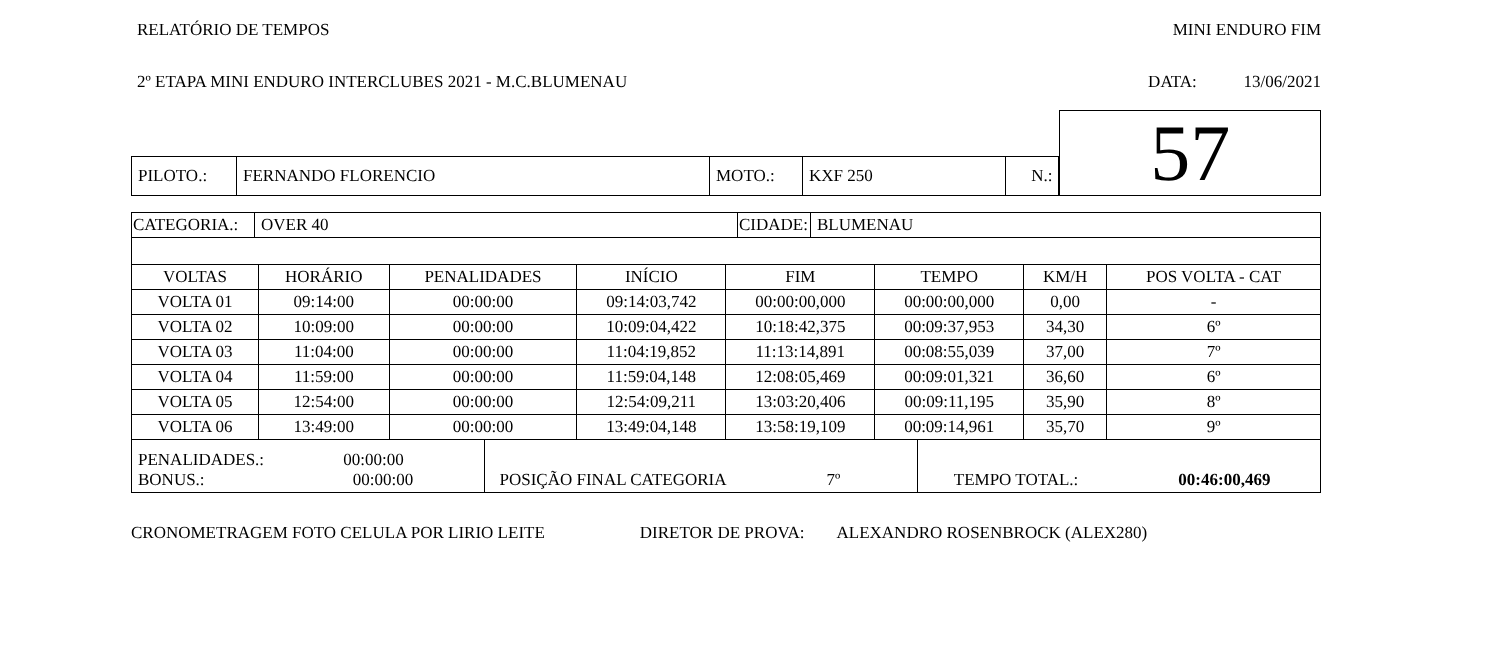RELATÓRIO DE TEMPOS MINI ENDURO FIM
2º ETAPA MINI ENDURO INTERCLUBES 2021 - M.C.BLUMENAU DATA: 13/06/2021
| PILOTO.: | FERNANDO FLORENCIO | MOTO.: | KXF 250 | N.: |
57
| CATEGORIA.: | OVER 40 | CIDADE: | BLUMENAU |
| VOLTAS | HORÁRIO | PENALIDADES | INÍCIO | FIM | TEMPO | KM/H | POS VOLTA - CAT |
| --- | --- | --- | --- | --- | --- | --- | --- |
| VOLTA 01 | 09:14:00 | 00:00:00 | 09:14:03,742 | 00:00:00,000 | 00:00:00,000 | 0,00 | - |
| VOLTA 02 | 10:09:00 | 00:00:00 | 10:09:04,422 | 10:18:42,375 | 00:09:37,953 | 34,30 | 6º |
| VOLTA 03 | 11:04:00 | 00:00:00 | 11:04:19,852 | 11:13:14,891 | 00:08:55,039 | 37,00 | 7º |
| VOLTA 04 | 11:59:00 | 00:00:00 | 11:59:04,148 | 12:08:05,469 | 00:09:01,321 | 36,60 | 6º |
| VOLTA 05 | 12:54:00 | 00:00:00 | 12:54:09,211 | 13:03:20,406 | 00:09:11,195 | 35,90 | 8º |
| VOLTA 06 | 13:49:00 | 00:00:00 | 13:49:04,148 | 13:58:19,109 | 00:09:14,961 | 35,70 | 9º |
| PENALIDADES.: 00:00:00 BONUS.: 00:00:00 | POSIÇÃO FINAL CATEGORIA 7º | TEMPO TOTAL.: 00:46:00,469 |
CRONOMETRAGEM FOTO CELULA POR LIRIO LEITE DIRETOR DE PROVA: ALEXANDRO ROSENBROCK (ALEX280)